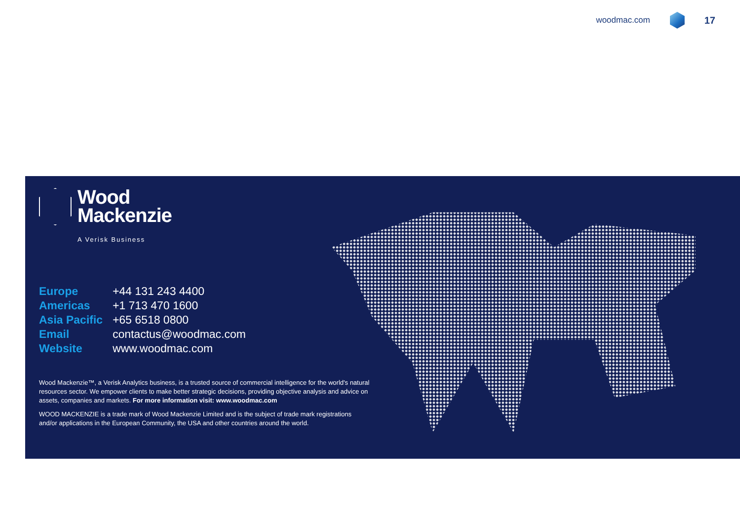woodmac.com
17
Wood
Mackenzie
A Verisk Business
| Europe | +44 131 243 4400 |
| Americas | +1 713 470 1600 |
| Asia Pacific | +65 6518 0800 |
| Email | contactus@woodmac.com |
| Website | www.woodmac.com |
Wood Mackenzie™, a Verisk Analytics business, is a trusted source of commercial intelligence for the world's natural resources sector. We empower clients to make better strategic decisions, providing objective analysis and advice on assets, companies and markets. For more information visit: www.woodmac.com
WOOD MACKENZIE is a trade mark of Wood Mackenzie Limited and is the subject of trade mark registrations and/or applications in the European Community, the USA and other countries around the world.